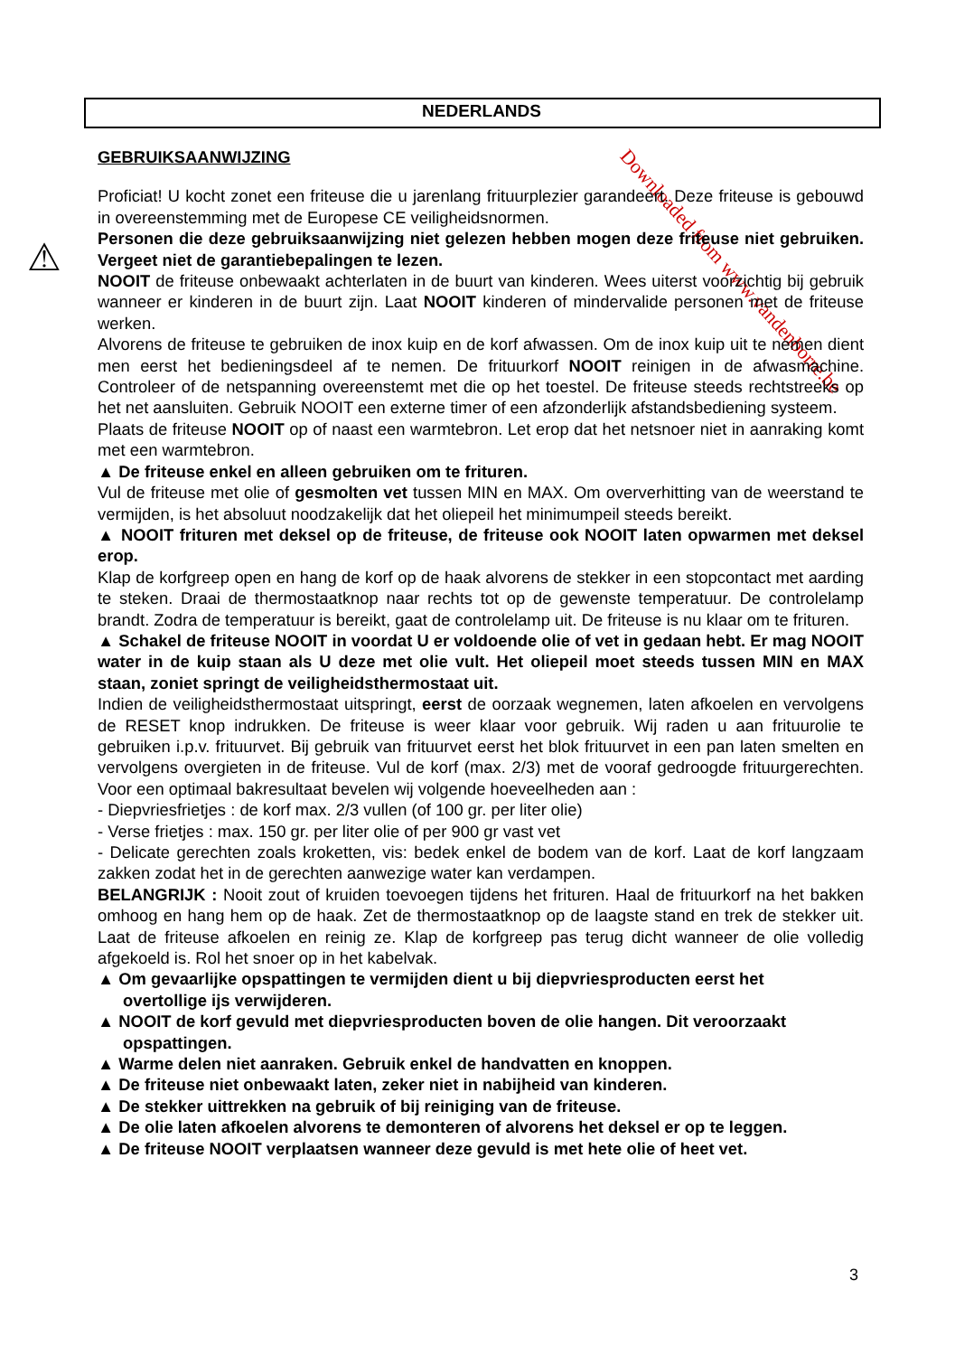Downloaded from www.vandenborre.be
NEDERLANDS
⚠
GEBRUIKSAANWIJZING
Proficiat! U kocht zonet een friteuse die u jarenlang frituurplezier garandeert. Deze friteuse is gebouwd in overeenstemming met de Europese CE veiligheidsnormen.
Personen die deze gebruiksaanwijzing niet gelezen hebben mogen deze friteuse niet gebruiken. Vergeet niet de garantiebepalingen te lezen.
NOOIT de friteuse onbewaakt achterlaten in de buurt van kinderen. Wees uiterst voorzichtig bij gebruik wanneer er kinderen in de buurt zijn. Laat NOOIT kinderen of mindervalide personen met de friteuse werken.
Alvorens de friteuse te gebruiken de inox kuip en de korf afwassen. Om de inox kuip uit te nemen dient men eerst het bedieningsdeel af te nemen. De frituurkorf NOOIT reinigen in de afwasmachine. Controleer of de netspanning overeenstemt met die op het toestel. De friteuse steeds rechtstreeks op het net aansluiten. Gebruik NOOIT een externe timer of een afzonderlijk afstandsbediening systeem.
Plaats de friteuse NOOIT op of naast een warmtebron. Let erop dat het netsnoer niet in aanraking komt met een warmtebron.
▲ De friteuse enkel en alleen gebruiken om te frituren.
Vul de friteuse met olie of gesmolten vet tussen MIN en MAX. Om oververhitting van de weerstand te vermijden, is het absoluut noodzakelijk dat het oliepeil het minimumpeil steeds bereikt.
▲ NOOIT frituren met deksel op de friteuse, de friteuse ook NOOIT laten opwarmen met deksel erop.
Klap de korfgreep open en hang de korf op de haak alvorens de stekker in een stopcontact met aarding te steken. Draai de thermostaatknop naar rechts tot op de gewenste temperatuur. De controlelamp brandt. Zodra de temperatuur is bereikt, gaat de controlelamp uit. De friteuse is nu klaar om te frituren.
▲ Schakel de friteuse NOOIT in voordat U er voldoende olie of vet in gedaan hebt. Er mag NOOIT water in de kuip staan als U deze met olie vult. Het oliepeil moet steeds tussen MIN en MAX staan, zoniet springt de veiligheidsthermostaat uit.
Indien de veiligheidsthermostaat uitspringt, eerst de oorzaak wegnemen, laten afkoelen en vervolgens de RESET knop indrukken. De friteuse is weer klaar voor gebruik. Wij raden u aan frituurolie te gebruiken i.p.v. frituurvet. Bij gebruik van frituurvet eerst het blok frituurvet in een pan laten smelten en vervolgens overgieten in de friteuse. Vul de korf (max. 2/3) met de vooraf gedroogde frituurgerechten. Voor een optimaal bakresultaat bevelen wij volgende hoeveelheden aan :
- Diepvriesfrietjes : de korf max. 2/3 vullen (of 100 gr. per liter olie)
- Verse frietjes : max. 150 gr. per liter olie of per 900 gr vast vet
- Delicate gerechten zoals kroketten, vis: bedek enkel de bodem van de korf. Laat de korf langzaam zakken zodat het in de gerechten aanwezige water kan verdampen.
BELANGRIJK : Nooit zout of kruiden toevoegen tijdens het frituren. Haal de frituurkorf na het bakken omhoog en hang hem op de haak. Zet de thermostaatknop op de laagste stand en trek de stekker uit. Laat de friteuse afkoelen en reinig ze. Klap de korfgreep pas terug dicht wanneer de olie volledig afgekoeld is. Rol het snoer op in het kabelvak.
▲ Om gevaarlijke opspattingen te vermijden dient u bij diepvriesproducten eerst het
overtollige ijs verwijderen.
▲ NOOIT de korf gevuld met diepvriesproducten boven de olie hangen. Dit veroorzaakt
opspattingen.
▲ Warme delen niet aanraken. Gebruik enkel de handvatten en knoppen.
▲ De friteuse niet onbewaakt laten, zeker niet in nabijheid van kinderen.
▲ De stekker uittrekken na gebruik of bij reiniging van de friteuse.
▲ De olie laten afkoelen alvorens te demonteren of alvorens het deksel er op te leggen.
▲ De friteuse NOOIT verplaatsen wanneer deze gevuld is met hete olie of heet vet.
3